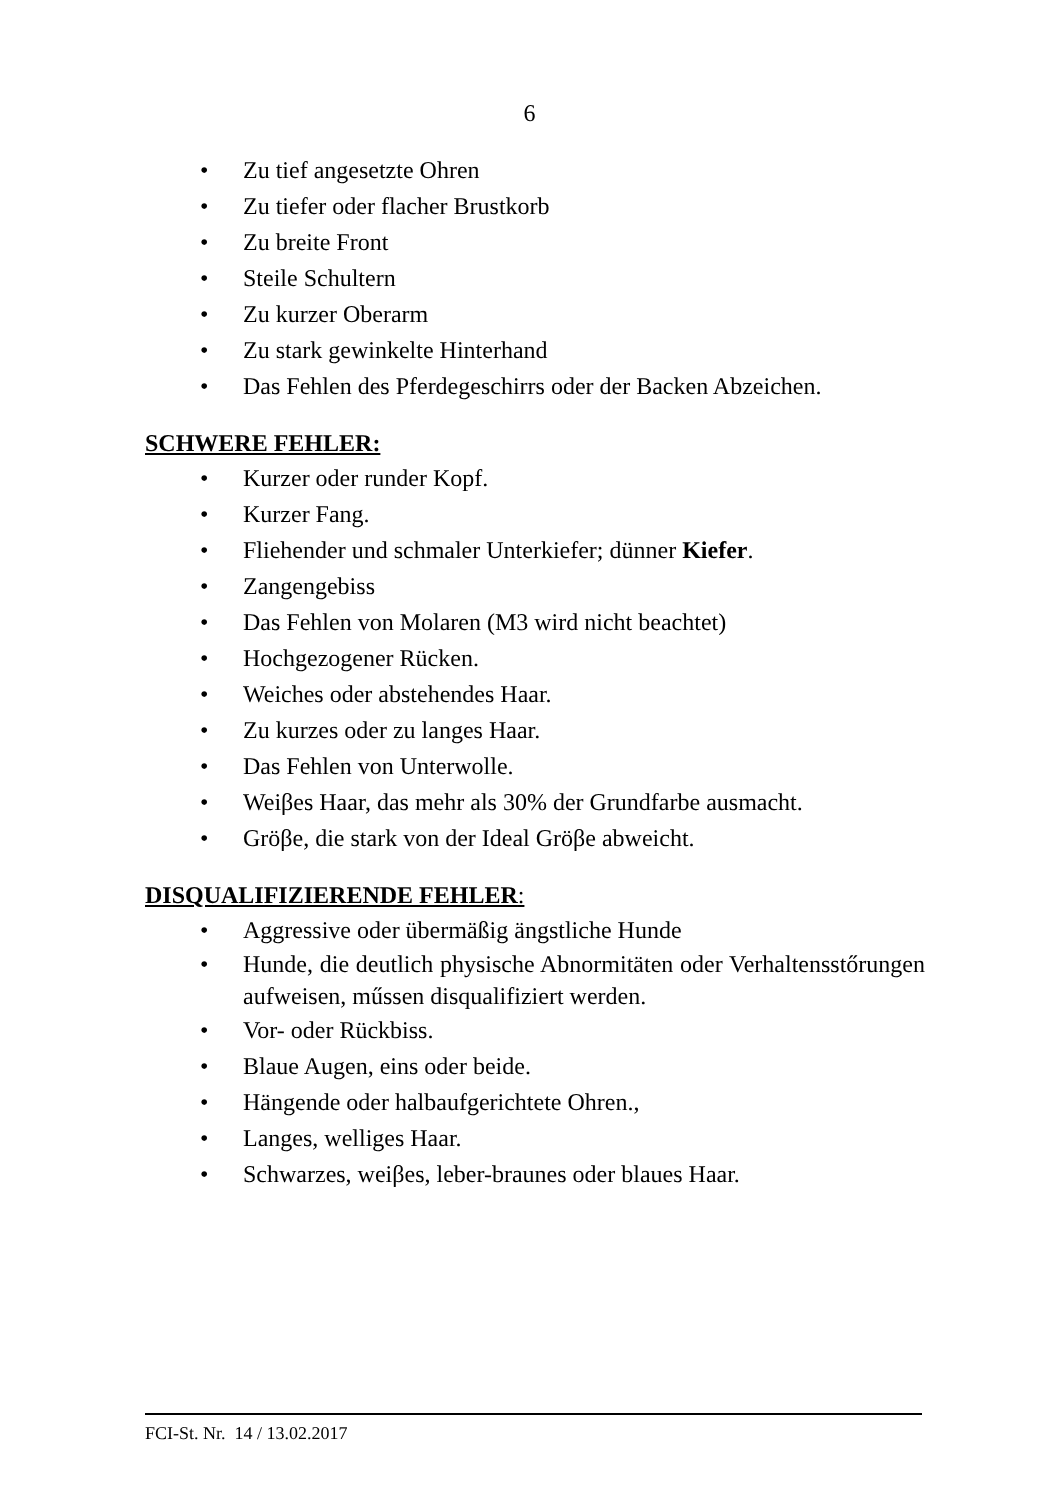6
• Zu tief angesetzte Ohren
• Zu tiefer oder flacher Brustkorb
• Zu breite Front
• Steile Schultern
• Zu kurzer Oberarm
• Zu stark gewinkelte Hinterhand
• Das Fehlen des Pferdegeschirrs oder der Backen Abzeichen.
SCHWERE FEHLER:
• Kurzer oder runder Kopf.
• Kurzer Fang.
• Fliehender und schmaler Unterkiefer; dünner Kiefer.
• Zangengebiss
• Das Fehlen von Molaren (M3 wird nicht beachtet)
• Hochgezogener Rücken.
• Weiches oder abstehendes Haar.
• Zu kurzes oder zu langes Haar.
• Das Fehlen von Unterwolle.
• Weiβes Haar, das mehr als 30% der Grundfarbe ausmacht.
• Gröβe, die stark von der Ideal Gröβe abweicht.
DISQUALIFIZIERENDE FEHLER:
• Aggressive oder übermäßig ängstliche Hunde
• Hunde, die deutlich physische Abnormitäten oder Verhaltensstőrungen aufweisen, műssen disqualifiziert werden.
• Vor- oder Rückbiss.
• Blaue Augen, eins oder beide.
• Hängende oder halbaufgerichtete Ohren.,
• Langes, welliges Haar.
• Schwarzes, weiβes, leber-braunes oder blaues Haar.
FCI-St. Nr. 14 / 13.02.2017